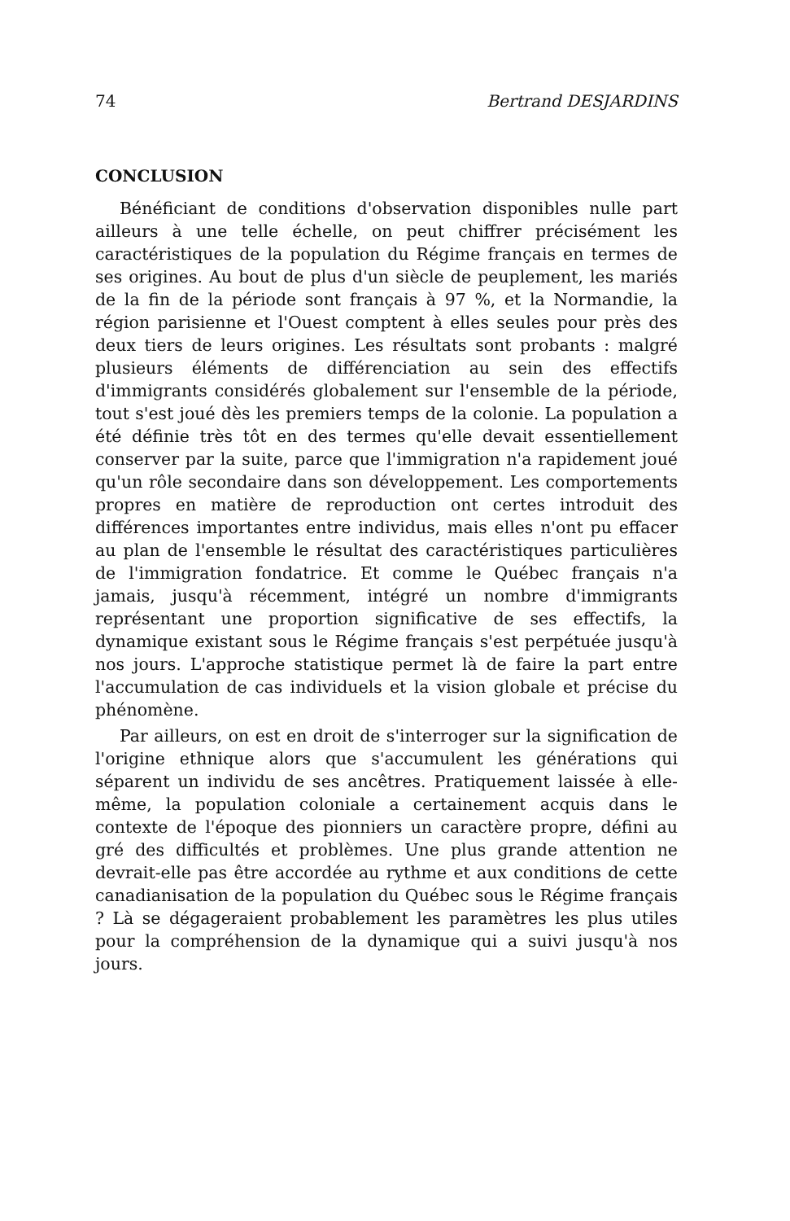74 Bertrand DESJARDINS
CONCLUSION
Bénéficiant de conditions d'observation disponibles nulle part ailleurs à une telle échelle, on peut chiffrer précisément les caractéristiques de la population du Régime français en termes de ses origines. Au bout de plus d'un siècle de peuplement, les mariés de la fin de la période sont français à 97 %, et la Normandie, la région parisienne et l'Ouest comptent à elles seules pour près des deux tiers de leurs origines. Les résultats sont probants : malgré plusieurs éléments de différenciation au sein des effectifs d'immigrants considérés globalement sur l'ensemble de la période, tout s'est joué dès les premiers temps de la colonie. La population a été définie très tôt en des termes qu'elle devait essentiellement conserver par la suite, parce que l'immigration n'a rapidement joué qu'un rôle secondaire dans son développement. Les comportements propres en matière de reproduction ont certes introduit des différences importantes entre individus, mais elles n'ont pu effacer au plan de l'ensemble le résultat des caractéristiques particulières de l'immigration fondatrice. Et comme le Québec français n'a jamais, jusqu'à récemment, intégré un nombre d'immigrants représentant une proportion significative de ses effectifs, la dynamique existant sous le Régime français s'est perpétuée jusqu'à nos jours. L'approche statistique permet là de faire la part entre l'accumulation de cas individuels et la vision globale et précise du phénomène.
Par ailleurs, on est en droit de s'interroger sur la signification de l'origine ethnique alors que s'accumulent les générations qui séparent un individu de ses ancêtres. Pratiquement laissée à elle-même, la population coloniale a certainement acquis dans le contexte de l'époque des pionniers un caractère propre, défini au gré des difficultés et problèmes. Une plus grande attention ne devrait-elle pas être accordée au rythme et aux conditions de cette canadianisation de la population du Québec sous le Régime français ? Là se dégageraient probablement les paramètres les plus utiles pour la compréhension de la dynamique qui a suivi jusqu'à nos jours.